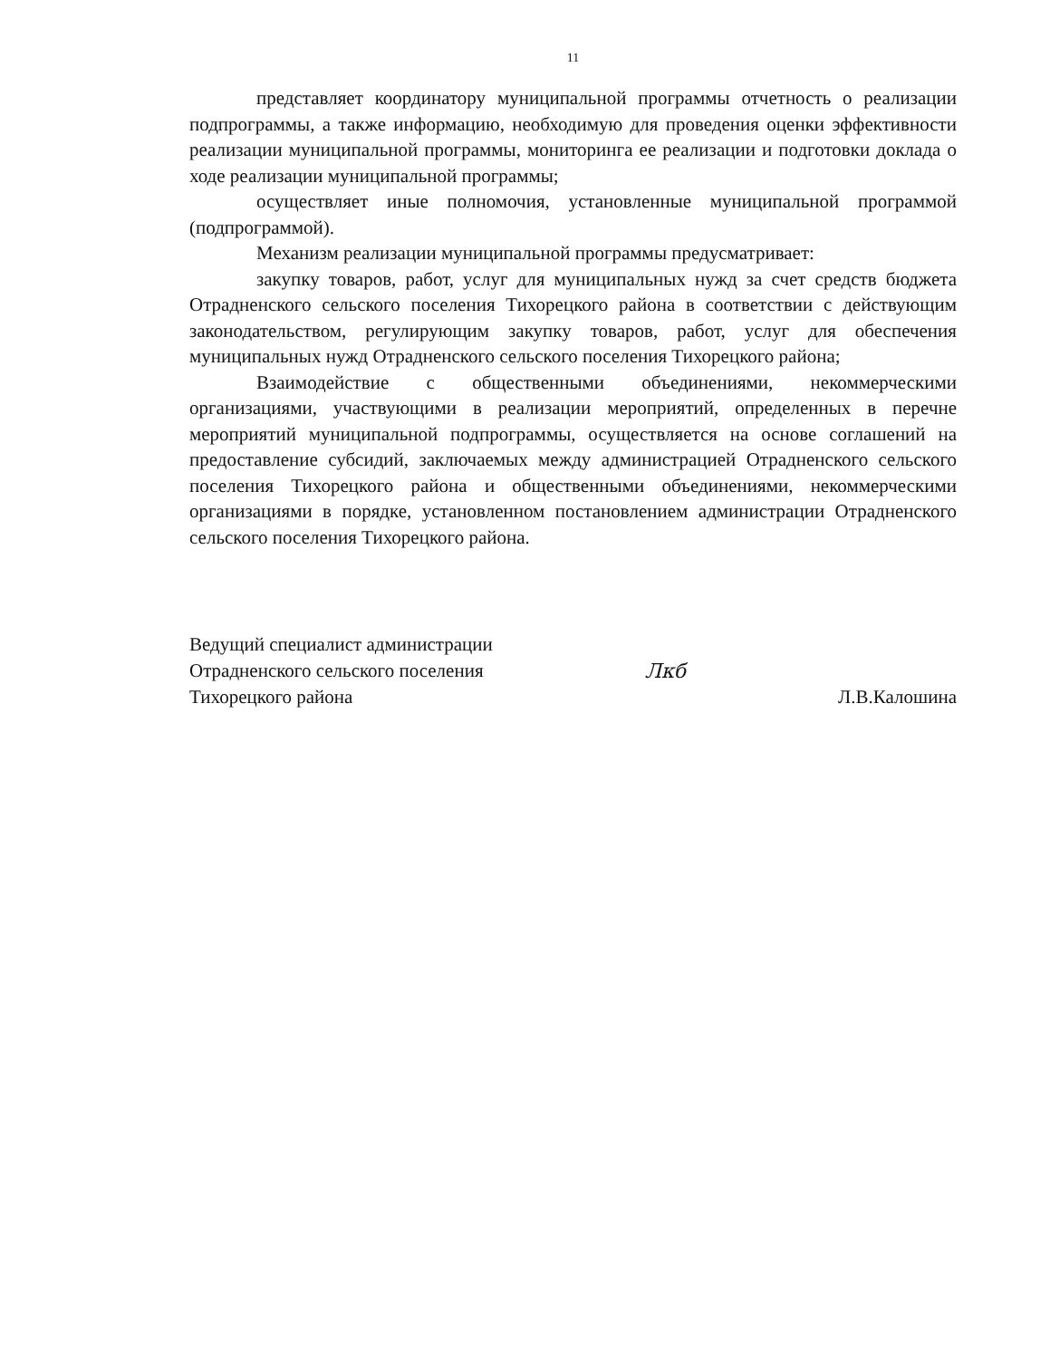11
представляет координатору муниципальной программы отчетность о реализации подпрограммы, а также информацию, необходимую для проведения оценки эффективности реализации муниципальной программы, мониторинга ее реализации и подготовки доклада о ходе реализации муниципальной программы;
осуществляет иные полномочия, установленные муниципальной программой (подпрограммой).
Механизм реализации муниципальной программы предусматривает:
закупку товаров, работ, услуг для муниципальных нужд за счет средств бюджета Отрадненского сельского поселения Тихорецкого района в соответствии с действующим законодательством, регулирующим закупку товаров, работ, услуг для обеспечения муниципальных нужд Отрадненского сельского поселения Тихорецкого района;
Взаимодействие с общественными объединениями, некоммерческими организациями, участвующими в реализации мероприятий, определенных в перечне мероприятий муниципальной подпрограммы, осуществляется на основе соглашений на предоставление субсидий, заключаемых между администрацией Отрадненского сельского поселения Тихорецкого района и общественными объединениями, некоммерческими организациями в порядке, установленном постановлением администрации Отрадненского сельского поселения Тихорецкого района.
Ведущий специалист администрации
Отрадненского сельского поселения
Тихорецкого района
Лкб
Л.В.Калошина